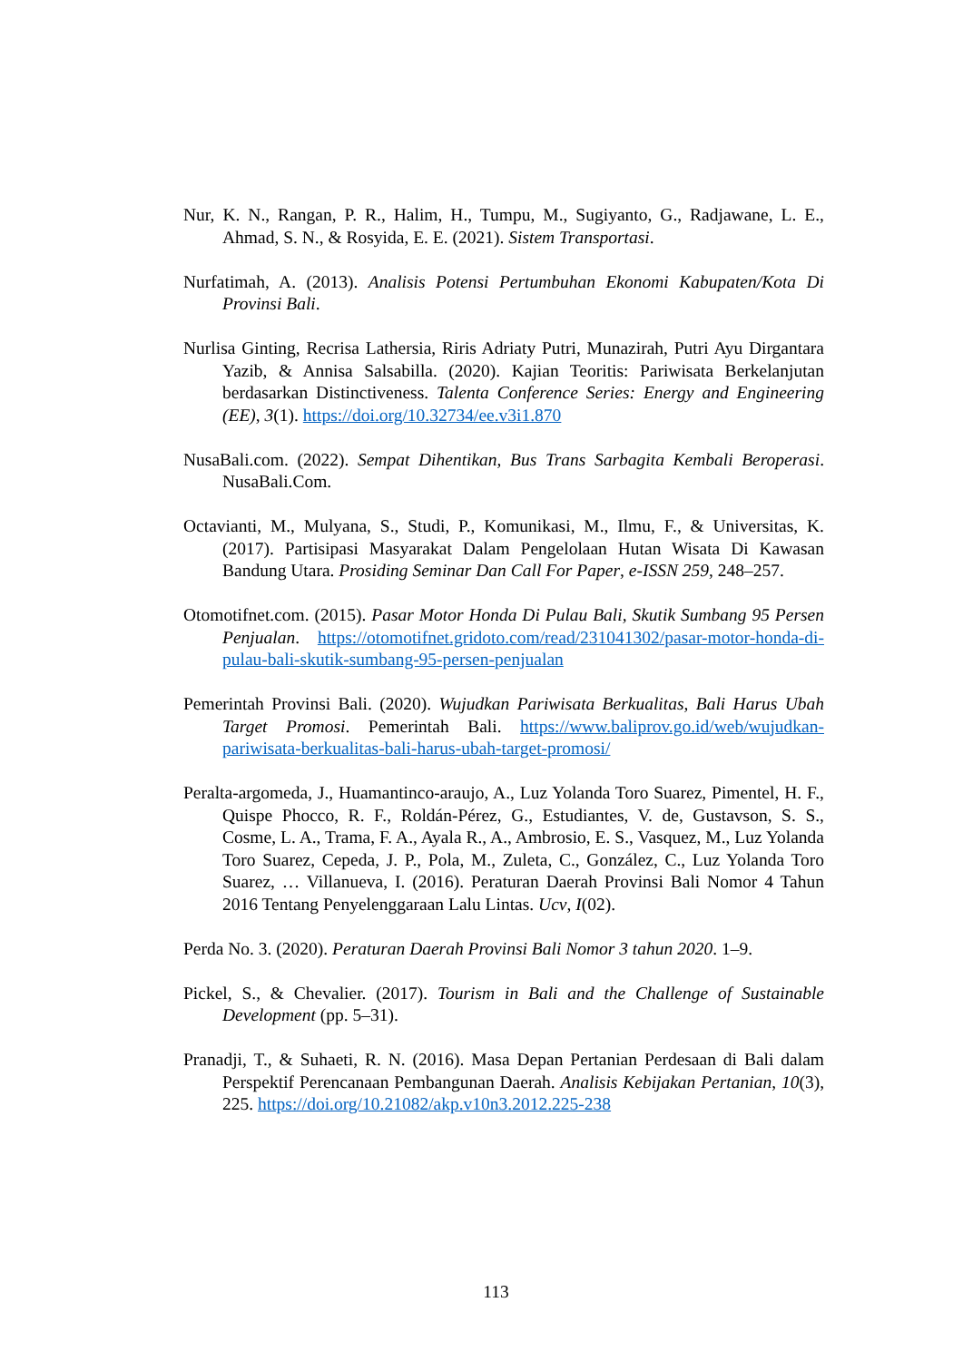Nur, K. N., Rangan, P. R., Halim, H., Tumpu, M., Sugiyanto, G., Radjawane, L. E., Ahmad, S. N., & Rosyida, E. E. (2021). Sistem Transportasi.
Nurfatimah, A. (2013). Analisis Potensi Pertumbuhan Ekonomi Kabupaten/Kota Di Provinsi Bali.
Nurlisa Ginting, Recrisa Lathersia, Riris Adriaty Putri, Munazirah, Putri Ayu Dirgantara Yazib, & Annisa Salsabilla. (2020). Kajian Teoritis: Pariwisata Berkelanjutan berdasarkan Distinctiveness. Talenta Conference Series: Energy and Engineering (EE), 3(1). https://doi.org/10.32734/ee.v3i1.870
NusaBali.com. (2022). Sempat Dihentikan, Bus Trans Sarbagita Kembali Beroperasi. NusaBali.Com.
Octavianti, M., Mulyana, S., Studi, P., Komunikasi, M., Ilmu, F., & Universitas, K. (2017). Partisipasi Masyarakat Dalam Pengelolaan Hutan Wisata Di Kawasan Bandung Utara. Prosiding Seminar Dan Call For Paper, e-ISSN 259, 248–257.
Otomotifnet.com. (2015). Pasar Motor Honda Di Pulau Bali, Skutik Sumbang 95 Persen Penjualan. https://otomotifnet.gridoto.com/read/231041302/pasar-motor-honda-di-pulau-bali-skutik-sumbang-95-persen-penjualan
Pemerintah Provinsi Bali. (2020). Wujudkan Pariwisata Berkualitas, Bali Harus Ubah Target Promosi. Pemerintah Bali. https://www.baliprov.go.id/web/wujudkan-pariwisata-berkualitas-bali-harus-ubah-target-promosi/
Peralta-argomeda, J., Huamantinco-araujo, A., Luz Yolanda Toro Suarez, Pimentel, H. F., Quispe Phocco, R. F., Roldán-Pérez, G., Estudiantes, V. de, Gustavson, S. S., Cosme, L. A., Trama, F. A., Ayala R., A., Ambrosio, E. S., Vasquez, M., Luz Yolanda Toro Suarez, Cepeda, J. P., Pola, M., Zuleta, C., González, C., Luz Yolanda Toro Suarez, … Villanueva, I. (2016). Peraturan Daerah Provinsi Bali Nomor 4 Tahun 2016 Tentang Penyelenggaraan Lalu Lintas. Ucv, I(02).
Perda No. 3. (2020). Peraturan Daerah Provinsi Bali Nomor 3 tahun 2020. 1–9.
Pickel, S., & Chevalier. (2017). Tourism in Bali and the Challenge of Sustainable Development (pp. 5–31).
Pranadji, T., & Suhaeti, R. N. (2016). Masa Depan Pertanian Perdesaan di Bali dalam Perspektif Perencanaan Pembangunan Daerah. Analisis Kebijakan Pertanian, 10(3), 225. https://doi.org/10.21082/akp.v10n3.2012.225-238
113